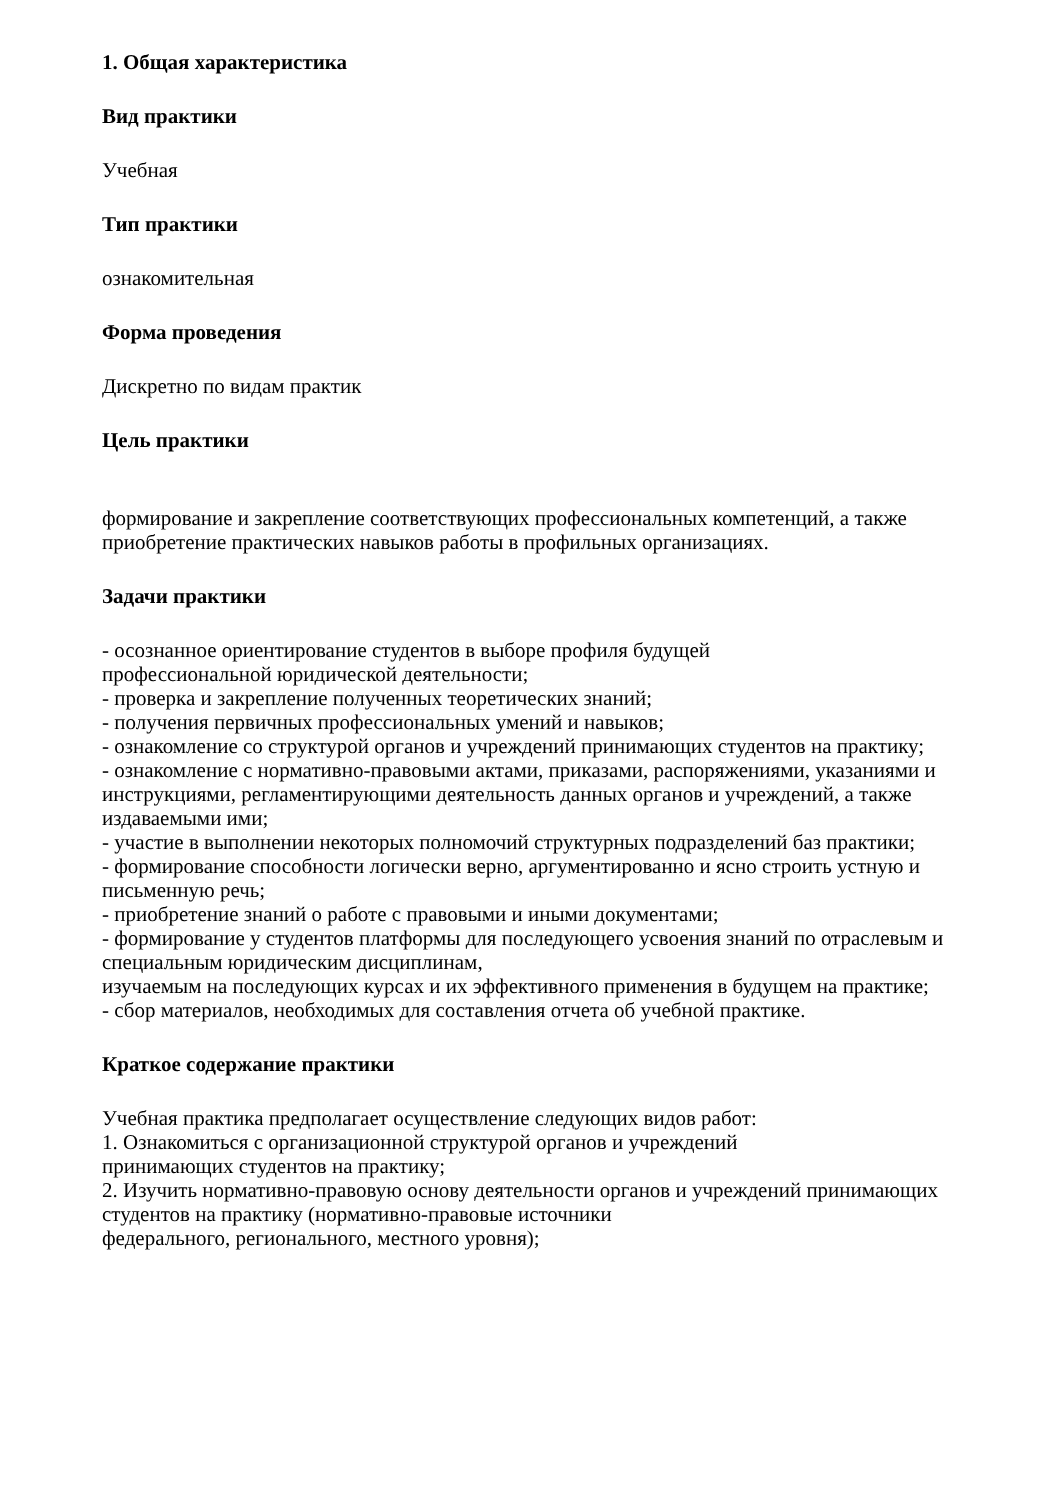1. Общая характеристика
Вид практики
Учебная
Тип практики
ознакомительная
Форма проведения
Дискретно по видам практик
Цель практики
формирование и закрепление соответствующих профессиональных компетенций, а также приобретение практических навыков работы в профильных организациях.
Задачи практики
- осознанное ориентирование студентов в выборе профиля будущей
профессиональной юридической деятельности;
- проверка и закрепление полученных теоретических знаний;
- получения первичных профессиональных умений и навыков;
- ознакомление со структурой органов и учреждений принимающих студентов на практику;
- ознакомление с нормативно-правовыми актами, приказами, распоряжениями, указаниями и инструкциями, регламентирующими деятельность данных органов и учреждений, а также издаваемыми ими;
- участие в выполнении некоторых полномочий структурных подразделений баз практики;
- формирование способности логически верно, аргументированно и ясно строить устную и письменную речь;
- приобретение знаний о работе с правовыми и иными документами;
- формирование у студентов платформы для последующего усвоения знаний по отраслевым и специальным юридическим дисциплинам,
изучаемым на последующих курсах и их эффективного применения в будущем на практике;
- сбор материалов, необходимых для составления отчета об учебной практике.
Краткое содержание практики
Учебная практика предполагает осуществление следующих видов работ:
1. Ознакомиться с организационной структурой органов и учреждений
принимающих студентов на практику;
2. Изучить нормативно-правовую основу деятельности органов и учреждений принимающих студентов на практику (нормативно-правовые источники
федерального, регионального, местного уровня);